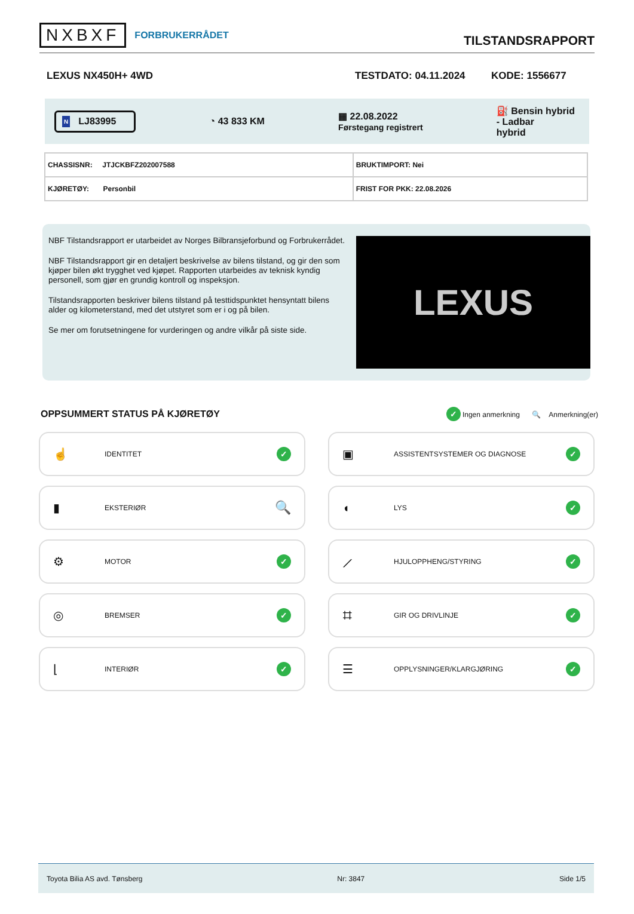NXBXF FORBRUKERRÅDET
TILSTANDSRAPPORT
LEXUS NX450H+ 4WD TESTDATO: 04.11.2024 KODE: 1556677
N LJ83995
◔ 43 833 KM
▦ 22.08.2022
Førstegang registrert
⛽ Bensin hybrid
- Ladbar
hybrid
| CHASSISNR: JTJCKBFZ202007588 | BRUKTIMPORT: Nei |
| KJØRETØY: Personbil | FRIST FOR PKK: 22.08.2026 |
NBF Tilstandsrapport er utarbeidet av Norges Bilbransjeforbund og Forbrukerrådet.
NBF Tilstandsrapport gir en detaljert beskrivelse av bilens tilstand, og gir den som kjøper bilen økt trygghet ved kjøpet. Rapporten utarbeides av teknisk kyndig personell, som gjør en grundig kontroll og inspeksjon.
Tilstandsrapporten beskriver bilens tilstand på testtidspunktet hensyntatt bilens alder og kilometerstand, med det utstyret som er i og på bilen.
Se mer om forutsetningene for vurderingen og andre vilkår på siste side.
LEXUS
OPPSUMMERT STATUS PÅ KJØRETØY
✓ Ingen anmerkning 🔍 Anmerkning(er)
☝ IDENTITET ✓
▣ ASSISTENTSYSTEMER OG DIAGNOSE ✓
▮ EKSTERIØR 🔍
◖ LYS ✓
⚙ MOTOR ✓
⟋ HJULOPPHENG/STYRING ✓
◎ BREMSER ✓
⌗ GIR OG DRIVLINJE ✓
⌊ INTERIØR ✓
☰ OPPLYSNINGER/KLARGJØRING ✓
Toyota Bilia AS avd. Tønsberg Nr: 3847 Side 1/5